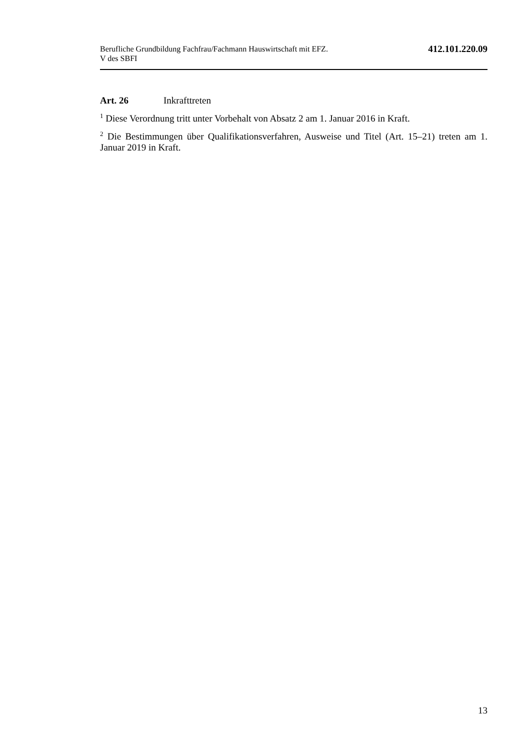Berufliche Grundbildung Fachfrau/Fachmann Hauswirtschaft mit EFZ.
V des SBFI
412.101.220.09
Art. 26 Inkrafttreten
<sup>1</sup> Diese Verordnung tritt unter Vorbehalt von Absatz 2 am 1. Januar 2016 in Kraft.
<sup>2</sup> Die Bestimmungen über Qualifikationsverfahren, Ausweise und Titel (Art. 15–21) treten am 1. Januar 2019 in Kraft.
13